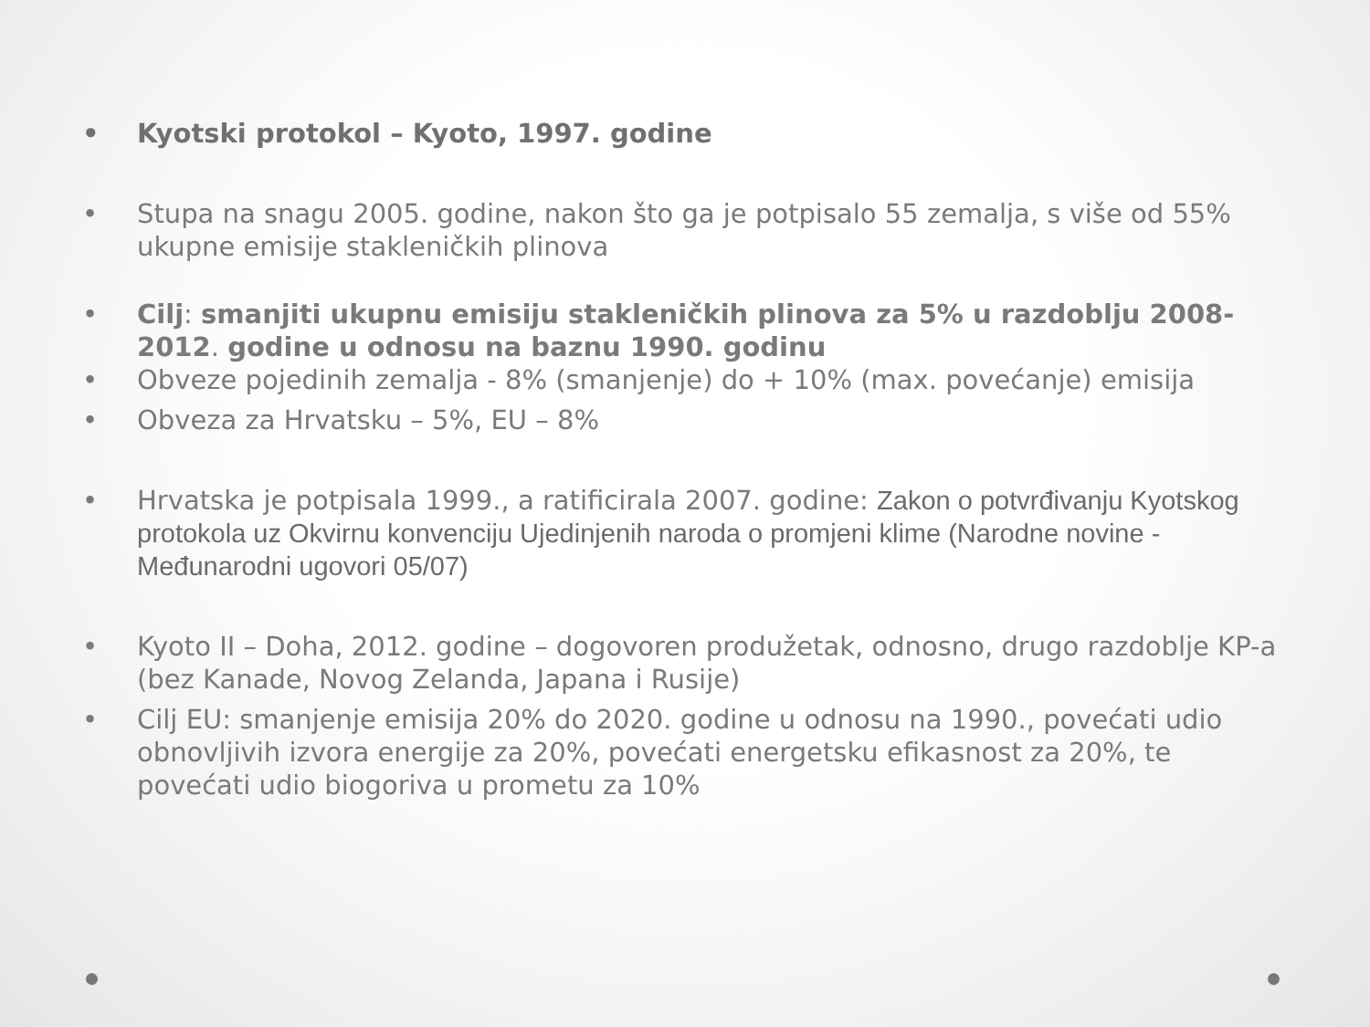• Kyotski protokol – Kyoto, 1997. godine
• Stupa na snagu 2005. godine, nakon što ga je potpisalo 55 zemalja, s više od 55% ukupne emisije stakleničkih plinova
• Cilj: smanjiti ukupnu emisiju stakleničkih plinova za 5% u razdoblju 2008-2012. godine u odnosu na baznu 1990. godinu
• Obveze pojedinih zemalja - 8% (smanjenje) do + 10% (max. povećanje) emisija
• Obveza za Hrvatsku – 5%, EU – 8%
• Hrvatska je potpisala 1999., a ratificirala 2007. godine: Zakon o potvrđivanju Kyotskog protokola uz Okvirnu konvenciju Ujedinjenih naroda o promjeni klime (Narodne novine - Međunarodni ugovori 05/07)
• Kyoto II – Doha, 2012. godine – dogovoren produžetak, odnosno, drugo razdoblje KP-a (bez Kanade, Novog Zelanda, Japana i Rusije)
• Cilj EU: smanjenje emisija 20% do 2020. godine u odnosu na 1990., povećati udio obnovljivih izvora energije za 20%, povećati energetsku efikasnost za 20%, te povećati udio biogoriva u prometu za 10%